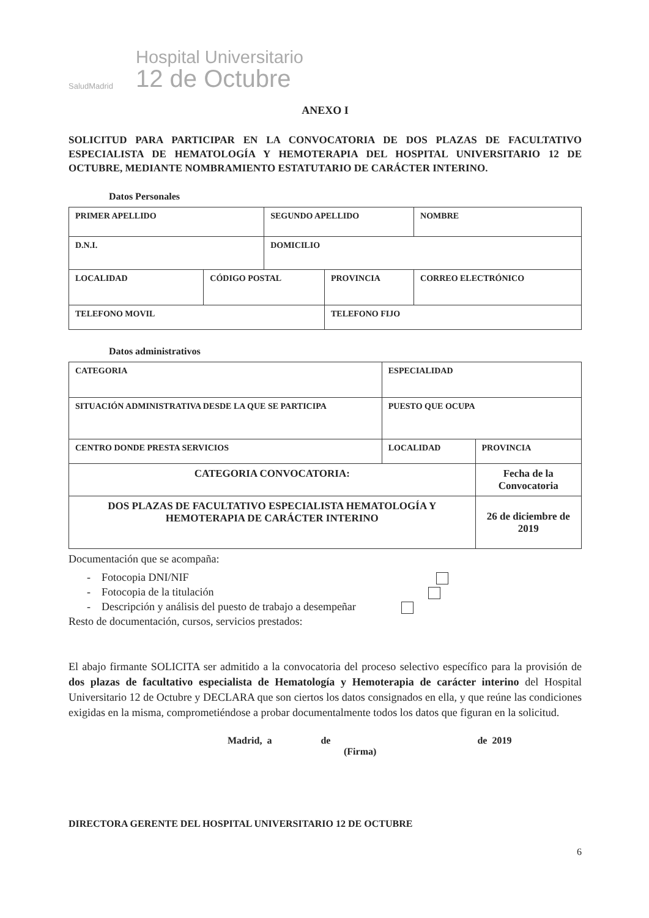SaludMadrid
Hospital Universitario
12 de Octubre
ANEXO I
SOLICITUD PARA PARTICIPAR EN LA CONVOCATORIA DE DOS PLAZAS DE FACULTATIVO ESPECIALISTA DE HEMATOLOGÍA Y HEMOTERAPIA DEL HOSPITAL UNIVERSITARIO 12 DE OCTUBRE, MEDIANTE NOMBRAMIENTO ESTATUTARIO DE CARÁCTER INTERINO.
Datos Personales
| PRIMER APELLIDO | | SEGUNDO APELLIDO | | NOMBRE |
| D.N.I. | | DOMICILIO | | |
| LOCALIDAD | CÓDIGO POSTAL | | PROVINCIA | CORREO ELECTRÓNICO |
| TELEFONO MOVIL | | | TELEFONO FIJO | |
Datos administrativos
| CATEGORIA | ESPECIALIDAD | |
| SITUACIÓN ADMINISTRATIVA DESDE LA QUE SE PARTICIPA | PUESTO QUE OCUPA | |
| CENTRO DONDE PRESTA SERVICIOS | LOCALIDAD | PROVINCIA |
| CATEGORIA CONVOCATORIA: | | Fecha de la Convocatoria |
| DOS PLAZAS DE FACULTATIVO ESPECIALISTA HEMATOLOGÍA Y HEMOTERAPIA DE CARÁCTER INTERINO | | 26 de diciembre de 2019 |
Documentación que se acompaña:
- Fotocopia DNI/NIF
- Fotocopia de la titulación
- Descripción y análisis del puesto de trabajo a desempeñar
Resto de documentación, cursos, servicios prestados:
El abajo firmante SOLICITA ser admitido a la convocatoria del proceso selectivo específico para la provisión de dos plazas de facultativo especialista de Hematología y Hemoterapia de carácter interino del Hospital Universitario 12 de Octubre y DECLARA que son ciertos los datos consignados en ella, y que reúne las condiciones exigidas en la misma, comprometiéndose a probar documentalmente todos los datos que figuran en la solicitud.
Madrid, a de de 2019
(Firma)
DIRECTORA GERENTE DEL HOSPITAL UNIVERSITARIO 12 DE OCTUBRE
6